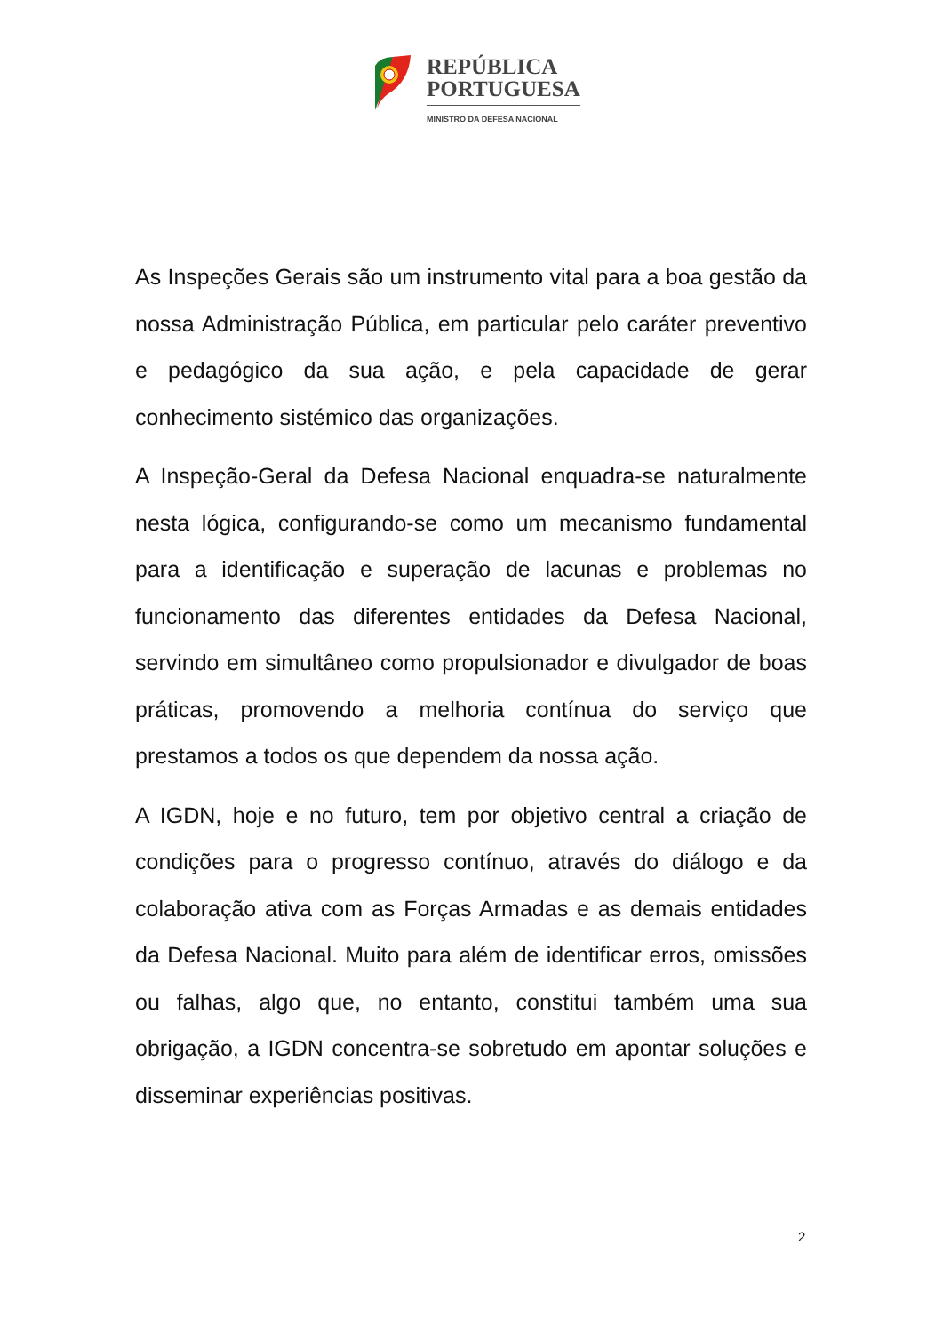REPÚBLICA
PORTUGUESA
MINISTRO DA DEFESA NACIONAL
As Inspeções Gerais são um instrumento vital para a boa gestão da nossa Administração Pública, em particular pelo caráter preventivo e pedagógico da sua ação, e pela capacidade de gerar conhecimento sistémico das organizações.
A Inspeção-Geral da Defesa Nacional enquadra-se naturalmente nesta lógica, configurando-se como um mecanismo fundamental para a identificação e superação de lacunas e problemas no funcionamento das diferentes entidades da Defesa Nacional, servindo em simultâneo como propulsionador e divulgador de boas práticas, promovendo a melhoria contínua do serviço que prestamos a todos os que dependem da nossa ação.
A IGDN, hoje e no futuro, tem por objetivo central a criação de condições para o progresso contínuo, através do diálogo e da colaboração ativa com as Forças Armadas e as demais entidades da Defesa Nacional. Muito para além de identificar erros, omissões ou falhas, algo que, no entanto, constitui também uma sua obrigação, a IGDN concentra-se sobretudo em apontar soluções e disseminar experiências positivas.
2